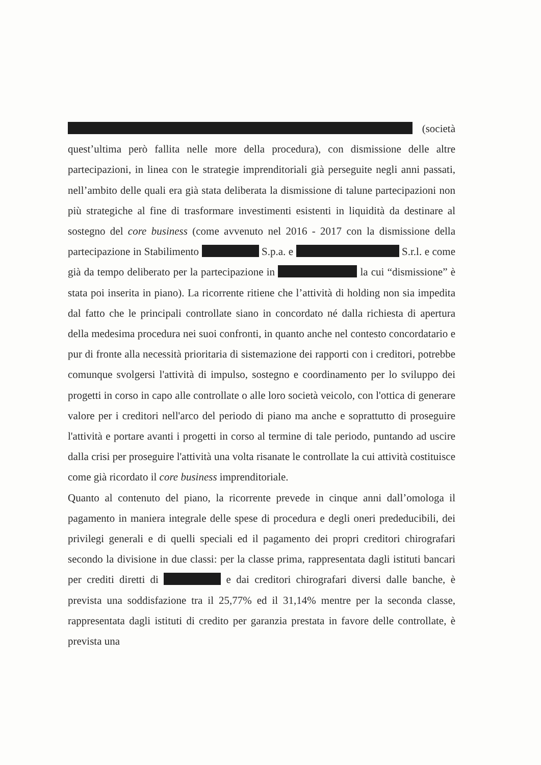(società quest’ultima però fallita nelle more della procedura), con dismissione delle altre partecipazioni, in linea con le strategie imprenditoriali già perseguite negli anni passati, nell’ambito delle quali era già stata deliberata la dismissione di talune partecipazioni non più strategiche al fine di trasformare investimenti esistenti in liquidità da destinare al sostegno del core business (come avvenuto nel 2016 - 2017 con la dismissione della partecipazione in Stabilimento S.p.a. e S.r.l. e come già da tempo deliberato per la partecipazione in la cui “dismissione” è stata poi inserita in piano). La ricorrente ritiene che l’attività di holding non sia impedita dal fatto che le principali controllate siano in concordato né dalla richiesta di apertura della medesima procedura nei suoi confronti, in quanto anche nel contesto concordatario e pur di fronte alla necessità prioritaria di sistemazione dei rapporti con i creditori, potrebbe comunque svolgersi l'attività di impulso, sostegno e coordinamento per lo sviluppo dei progetti in corso in capo alle controllate o alle loro società veicolo, con l'ottica di generare valore per i creditori nell'arco del periodo di piano ma anche e soprattutto di proseguire l'attività e portare avanti i progetti in corso al termine di tale periodo, puntando ad uscire dalla crisi per proseguire l'attività una volta risanate le controllate la cui attività costituisce come già ricordato il core business imprenditoriale.
Quanto al contenuto del piano, la ricorrente prevede in cinque anni dall’omologa il pagamento in maniera integrale delle spese di procedura e degli oneri prededucibili, dei privilegi generali e di quelli speciali ed il pagamento dei propri creditori chirografari secondo la divisione in due classi: per la classe prima, rappresentata dagli istituti bancari per crediti diretti di e dai creditori chirografari diversi dalle banche, è prevista una soddisfazione tra il 25,77% ed il 31,14% mentre per la seconda classe, rappresentata dagli istituti di credito per garanzia prestata in favore delle controllate, è prevista una